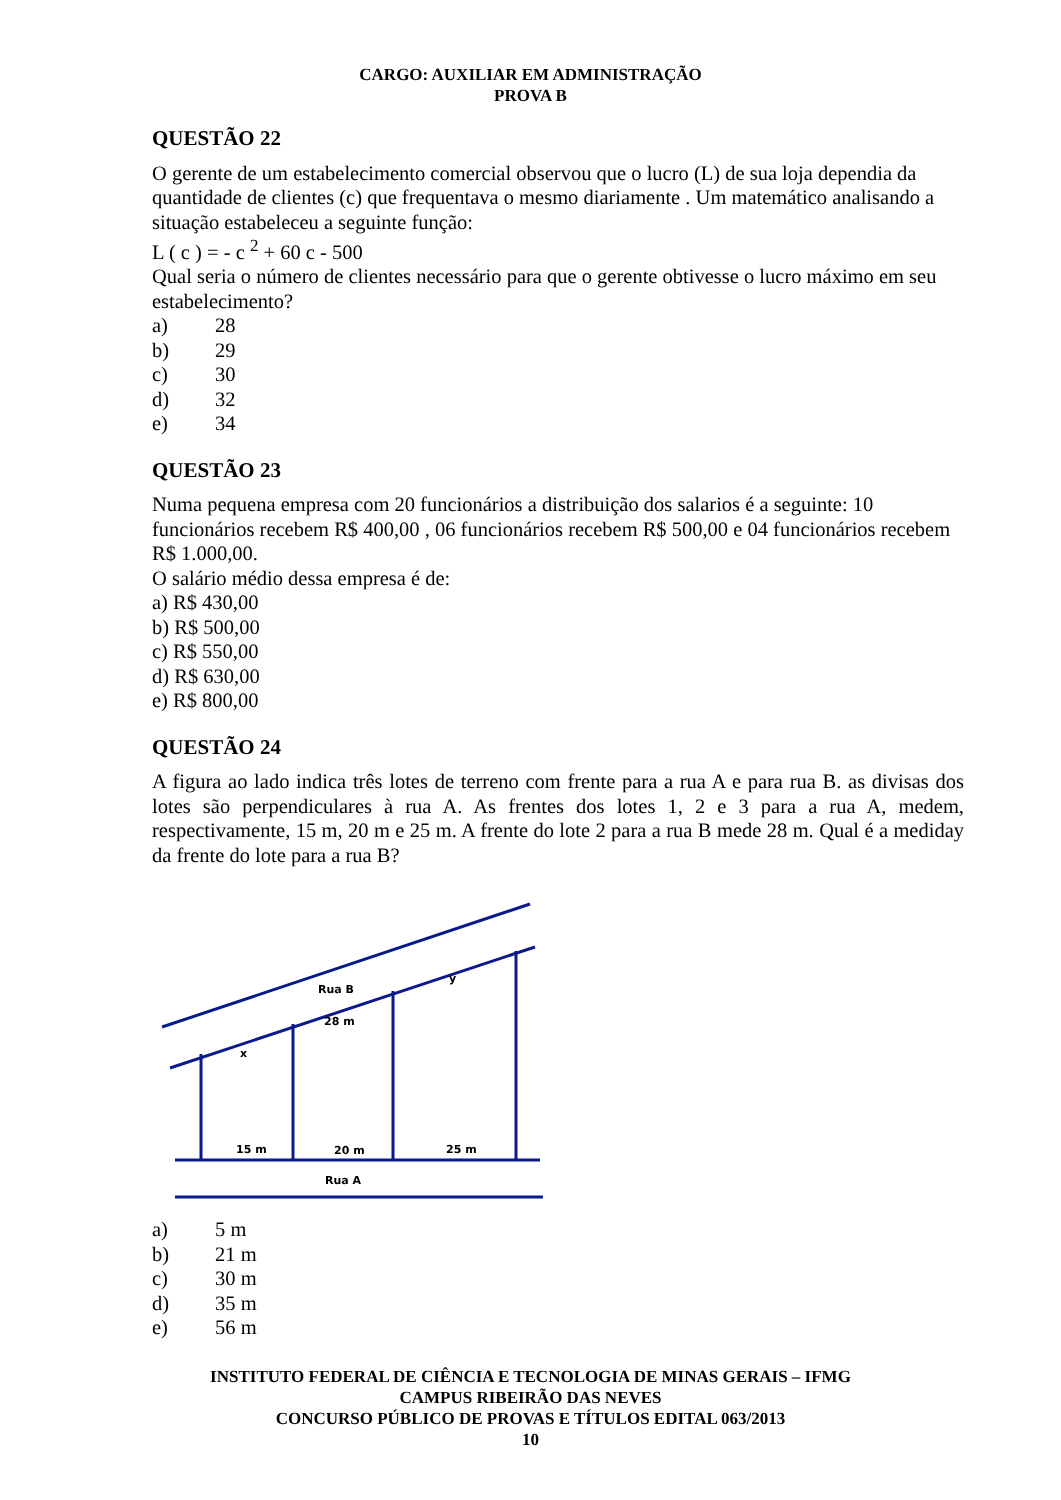CARGO: AUXILIAR EM ADMINISTRAÇÃO
PROVA B
QUESTÃO 22
O gerente de um estabelecimento comercial observou que o lucro (L) de sua loja dependia da quantidade de clientes (c) que frequentava o mesmo diariamente . Um matemático analisando a situação estabeleceu a seguinte função:
L ( c ) = - c <sup>2</sup> + 60 c - 500
Qual seria o número de clientes necessário para que o gerente obtivesse o lucro máximo em seu estabelecimento?
a) 28
b) 29
c) 30
d) 32
e) 34
QUESTÃO 23
Numa pequena empresa com 20 funcionários a distribuição dos salarios é a seguinte: 10 funcionários recebem R$ 400,00 , 06 funcionários recebem R$ 500,00 e 04 funcionários recebem R$ 1.000,00.
O salário médio dessa empresa é de:
a) R$ 430,00
b) R$ 500,00
c) R$ 550,00
d) R$ 630,00
e) R$ 800,00
QUESTÃO 24
A figura ao lado indica três lotes de terreno com frente para a rua A e para rua B. as divisas dos lotes são perpendiculares à rua A. As frentes dos lotes 1, 2 e 3 para a rua A, medem, respectivamente, 15 m, 20 m e 25 m. A frente do lote 2 para a rua B mede 28 m. Qual é a mediday da frente do lote para a rua B?
Rua B
28 m
y
x
15 m
20 m
25 m
Rua A
a) 5 m
b) 21 m
c) 30 m
d) 35 m
e) 56 m
INSTITUTO FEDERAL DE CIÊNCIA E TECNOLOGIA DE MINAS GERAIS – IFMG
CAMPUS RIBEIRÃO DAS NEVES
CONCURSO PÚBLICO DE PROVAS E TÍTULOS EDITAL 063/2013
10